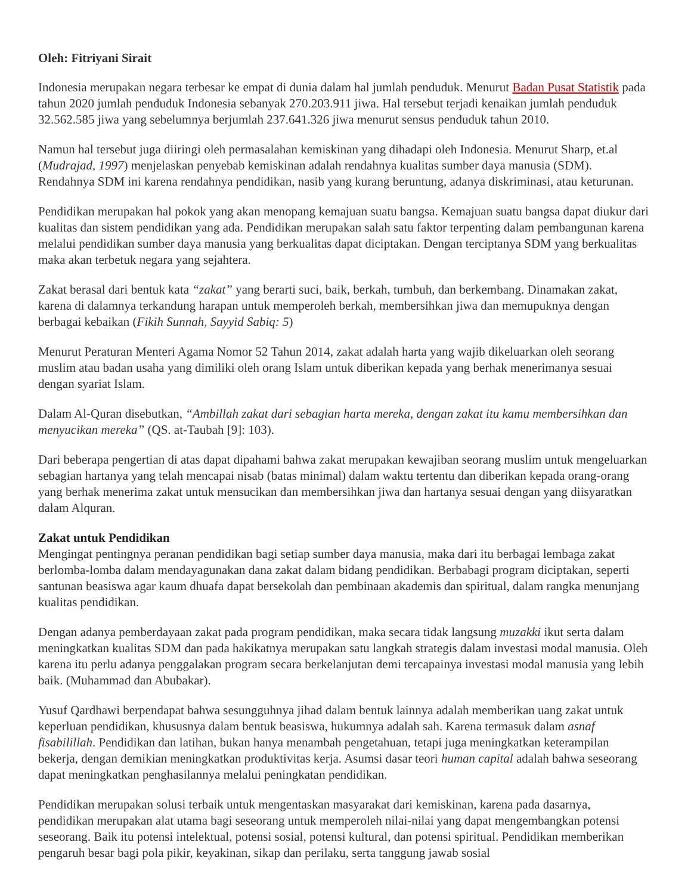Oleh: Fitriyani Sirait
Indonesia merupakan negara terbesar ke empat di dunia dalam hal jumlah penduduk. Menurut Badan Pusat Statistik pada tahun 2020 jumlah penduduk Indonesia sebanyak 270.203.911 jiwa. Hal tersebut terjadi kenaikan jumlah penduduk 32.562.585 jiwa yang sebelumnya berjumlah 237.641.326 jiwa menurut sensus penduduk tahun 2010.
Namun hal tersebut juga diiringi oleh permasalahan kemiskinan yang dihadapi oleh Indonesia. Menurut Sharp, et.al (Mudrajad, 1997) menjelaskan penyebab kemiskinan adalah rendahnya kualitas sumber daya manusia (SDM). Rendahnya SDM ini karena rendahnya pendidikan, nasib yang kurang beruntung, adanya diskriminasi, atau keturunan.
Pendidikan merupakan hal pokok yang akan menopang kemajuan suatu bangsa. Kemajuan suatu bangsa dapat diukur dari kualitas dan sistem pendidikan yang ada. Pendidikan merupakan salah satu faktor terpenting dalam pembangunan karena melalui pendidikan sumber daya manusia yang berkualitas dapat diciptakan. Dengan terciptanya SDM yang berkualitas maka akan terbetuk negara yang sejahtera.
Zakat berasal dari bentuk kata “zakat” yang berarti suci, baik, berkah, tumbuh, dan berkembang. Dinamakan zakat, karena di dalamnya terkandung harapan untuk memperoleh berkah, membersihkan jiwa dan memupuknya dengan berbagai kebaikan (Fikih Sunnah, Sayyid Sabiq: 5)
Menurut Peraturan Menteri Agama Nomor 52 Tahun 2014, zakat adalah harta yang wajib dikeluarkan oleh seorang muslim atau badan usaha yang dimiliki oleh orang Islam untuk diberikan kepada yang berhak menerimanya sesuai dengan syariat Islam.
Dalam Al-Quran disebutkan, “Ambillah zakat dari sebagian harta mereka, dengan zakat itu kamu membersihkan dan menyucikan mereka” (QS. at-Taubah [9]: 103).
Dari beberapa pengertian di atas dapat dipahami bahwa zakat merupakan kewajiban seorang muslim untuk mengeluarkan sebagian hartanya yang telah mencapai nisab (batas minimal) dalam waktu tertentu dan diberikan kepada orang-orang yang berhak menerima zakat untuk mensucikan dan membersihkan jiwa dan hartanya sesuai dengan yang diisyaratkan dalam Alquran.
Zakat untuk Pendidikan
Mengingat pentingnya peranan pendidikan bagi setiap sumber daya manusia, maka dari itu berbagai lembaga zakat berlomba-lomba dalam mendayagunakan dana zakat dalam bidang pendidikan. Berbabagi program diciptakan, seperti santunan beasiswa agar kaum dhuafa dapat bersekolah dan pembinaan akademis dan spiritual, dalam rangka menunjang kualitas pendidikan.
Dengan adanya pemberdayaan zakat pada program pendidikan, maka secara tidak langsung muzakki ikut serta dalam meningkatkan kualitas SDM dan pada hakikatnya merupakan satu langkah strategis dalam investasi modal manusia. Oleh karena itu perlu adanya penggalakan program secara berkelanjutan demi tercapainya investasi modal manusia yang lebih baik. (Muhammad dan Abubakar).
Yusuf Qardhawi berpendapat bahwa sesungguhnya jihad dalam bentuk lainnya adalah memberikan uang zakat untuk keperluan pendidikan, khususnya dalam bentuk beasiswa, hukumnya adalah sah. Karena termasuk dalam asnaf fisabilillah. Pendidikan dan latihan, bukan hanya menambah pengetahuan, tetapi juga meningkatkan keterampilan bekerja, dengan demikian meningkatkan produktivitas kerja. Asumsi dasar teori human capital adalah bahwa seseorang dapat meningkatkan penghasilannya melalui peningkatan pendidikan.
Pendidikan merupakan solusi terbaik untuk mengentaskan masyarakat dari kemiskinan, karena pada dasarnya, pendidikan merupakan alat utama bagi seseorang untuk memperoleh nilai-nilai yang dapat mengembangkan potensi seseorang. Baik itu potensi intelektual, potensi sosial, potensi kultural, dan potensi spiritual. Pendidikan memberikan pengaruh besar bagi pola pikir, keyakinan, sikap dan perilaku, serta tanggung jawab sosial